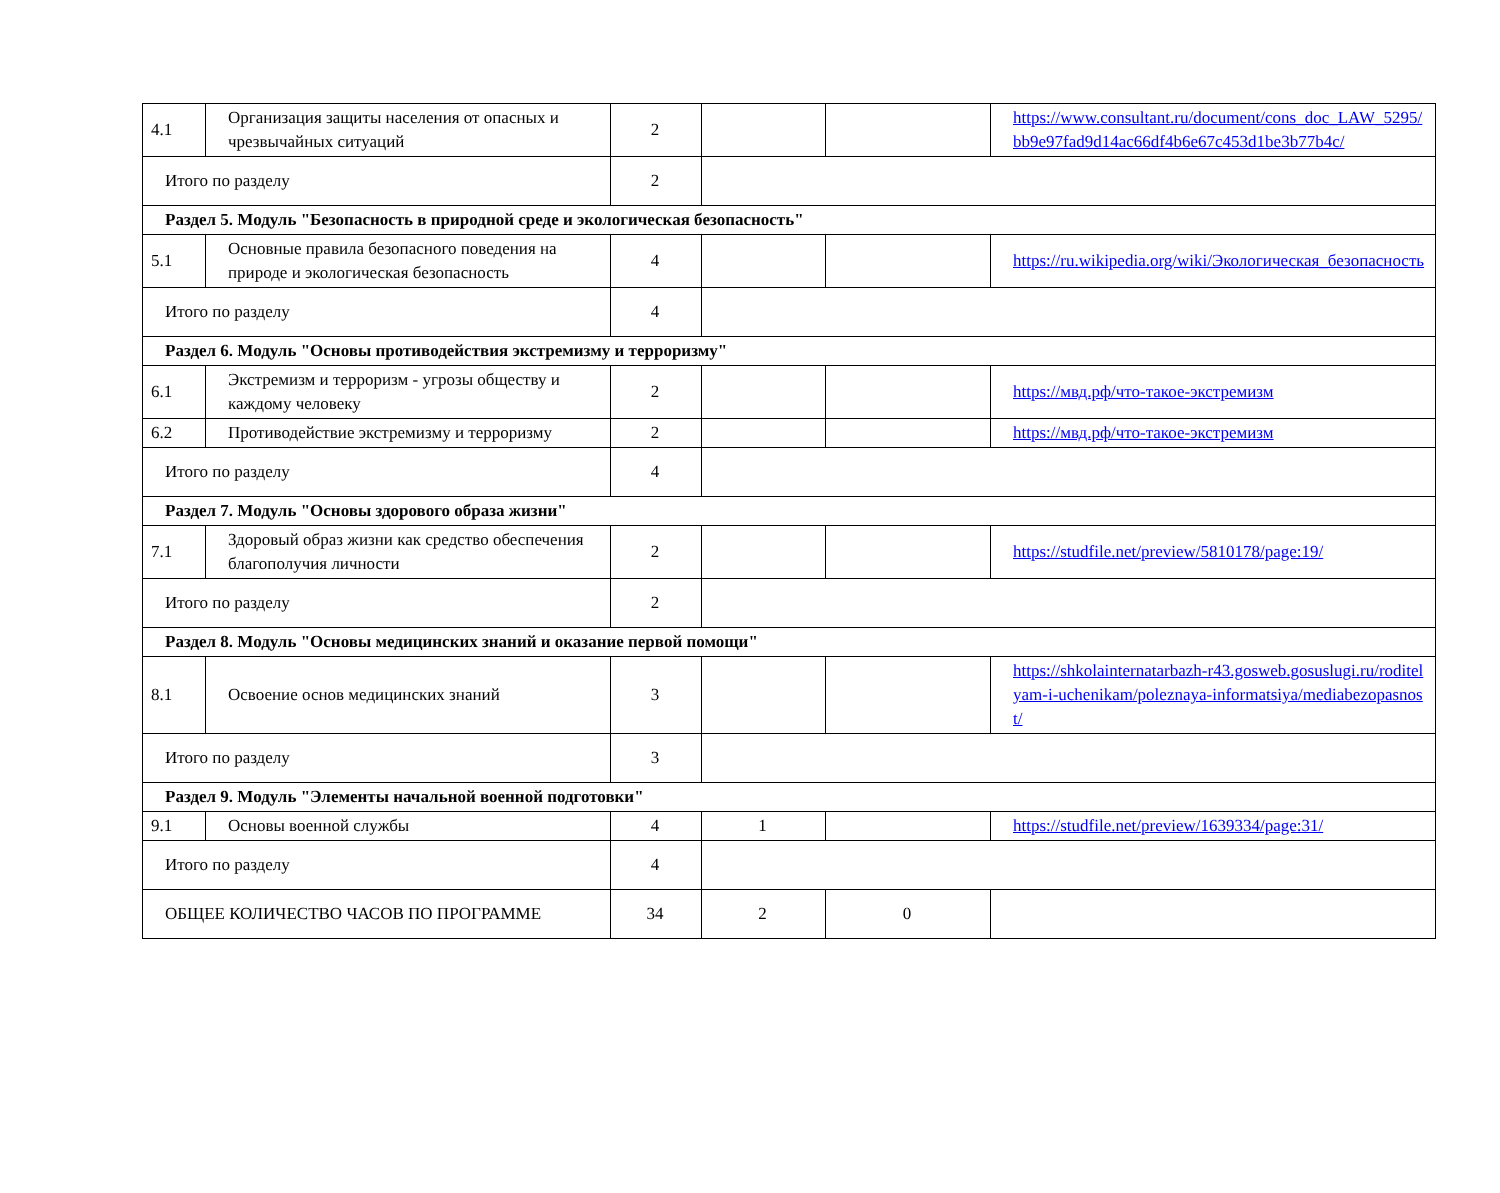| 4.1 | Организация защиты населения от опасных и чрезвычайных ситуаций | 2 | | | https://www.consultant.ru/document/cons_doc_LAW_5295/bb9e97fad9d14ac66df4b6e67c453d1be3b77b4c/ |
| Итого по разделу | | 2 | | | |
| Раздел 5. Модуль "Безопасность в природной среде и экологическая безопасность" | | | | | |
| 5.1 | Основные правила безопасного поведения на природе и экологическая безопасность | 4 | | | https://ru.wikipedia.org/wiki/Экологическая_безопасность |
| Итого по разделу | | 4 | | | |
| Раздел 6. Модуль "Основы противодействия экстремизму и терроризму" | | | | | |
| 6.1 | Экстремизм и терроризм - угрозы обществу и каждому человеку | 2 | | | https://мвд.рф/что-такое-экстремизм |
| 6.2 | Противодействие экстремизму и терроризму | 2 | | | https://мвд.рф/что-такое-экстремизм |
| Итого по разделу | | 4 | | | |
| Раздел 7. Модуль "Основы здорового образа жизни" | | | | | |
| 7.1 | Здоровый образ жизни как средство обеспечения благополучия личности | 2 | | | https://studfile.net/preview/5810178/page:19/ |
| Итого по разделу | | 2 | | | |
| Раздел 8. Модуль "Основы медицинских знаний и оказание первой помощи" | | | | | |
| 8.1 | Освоение основ медицинских знаний | 3 | | | https://shkolainternatarbazh-r43.gosweb.gosuslugi.ru/roditelyam-i-uchenikam/poleznaya-informatsiya/mediabezopasnost/ |
| Итого по разделу | | 3 | | | |
| Раздел 9. Модуль "Элементы начальной военной подготовки" | | | | | |
| 9.1 | Основы военной службы | 4 | 1 | | https://studfile.net/preview/1639334/page:31/ |
| Итого по разделу | | 4 | | | |
| ОБЩЕЕ КОЛИЧЕСТВО ЧАСОВ ПО ПРОГРАММЕ | | 34 | 2 | 0 | |